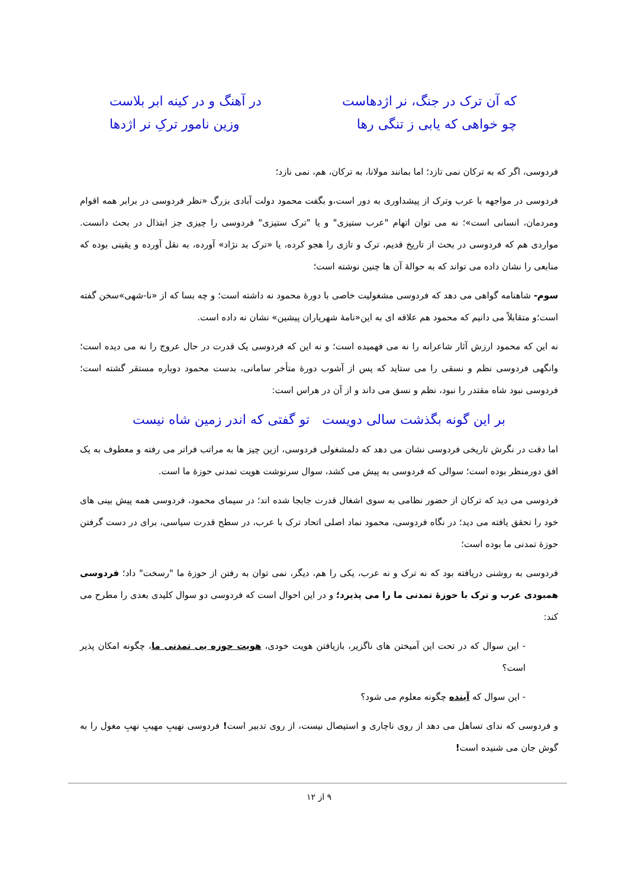که آن ترک در جنگ، نر اژدهاست در آهنگ و در کینه ابر بلاست
چو خواهی که یابی ز تنگی رها وزین نامور ترکِ نر اژدها
فردوسی، اگر که به ترکان نمی تازد؛ اما بمانند مولانا، به ترکان، هم، نمی نازد؛
فردوسی در مواجهه با عرب وترک از پیشداوری به دور است،و بگفت محمود دولت آبادی بزرگ «نظر فردوسی در برابر همه اقوام ومردمان، انسانی است»؛ نه می توان اتهام "عرب ستیزی" و یا "ترک ستیزی" فردوسی را چیزی جز ابتذال در بحث دانست. مواردی هم که فردوسی در بحث از تاریخ قدیم، ترک و تازی را هجو کرده، یا «ترک بد نژاد» آورده، به نقل آورده و یقینی بوده که منابعی را نشان داده می تواند که به حوالهٔ آن ها چنین نوشته است؛
سوم- شاهنامه گواهی می دهد که فردوسی مشغولیت خاصی با دورهٔ محمود نه داشته است؛ و چه بسا که از «نا-شهی»سخن گفته است؛و متقابلاً می دانیم که محمود هم علاقه ای به این«نامهٔ شهریاران پیشین» نشان نه داده است.
نه این که محمود ارزش آثار شاعرانه را نه می فهمیده است؛ و نه این که فردوسی یک قدرت در حال عروج را نه می دیده است؛ وانگهی فردوسی نظم و نسقی را می ستاید که پس از آشوب دورهٔ متأخر سامانی، بدست محمود دوباره مستقر گشته است؛ فردوسی نبود شاه مقتدر را نبود، نظم و نسق می داند و از آن در هراس است:
بر این گونه بگذشت سالی دویست تو گفتی که اندر زمین شاه نیست
اما دقت در نگرش تاریخی فردوسی نشان می دهد که دلمشغولی فردوسی، ازین چیز ها به مراتب فراتر می رفته و معطوف به یک افق دورمنظر بوده است؛ سوالی که فردوسی به پیش می کشد، سوال سرنوشت هویت تمدنی حوزهٔ ما است.
فردوسی می دید که ترکان از حضور نظامی به سوی اشغال قدرت جابجا شده اند؛ در سیمای محمود، فردوسی همه پیش بینی های خود را تحقق یافته می دید؛ در نگاه فردوسی، محمود نماد اصلی اتحاد ترک با عرب، در سطح قدرت سیاسی، برای در دست گرفتن حوزهٔ تمدنی ما بوده است؛
فردوسی به روشنی دریافته بود که نه ترک و نه عرب، یکی را هم، دیگر، نمی توان به رفتن از حوزهٔ ما "رسخت" داد؛ فردوسی همبودی عرب و ترک با حوزهٔ تمدنی ما را می پذیرد؛ و در این احوال است که فردوسی دو سوال کلیدی بعدی را مطرح می کند:
- این سوال که در تحت این آمیختن های ناگزیر، بازیافتن هویت خودی، هویت حوزه یی تمدنی ما، چگونه امکان پذیر است؟
- این سوال که آینده چگونه معلوم می شود؟
و فردوسی که ندای تساهل می دهد از روی ناچاری و استیصال نیست، از روی تدبیر است! فردوسی نهیبِ مهیبِ نهبِ مغول را به گوش جان می شنیده است!
۹ از ۱۲